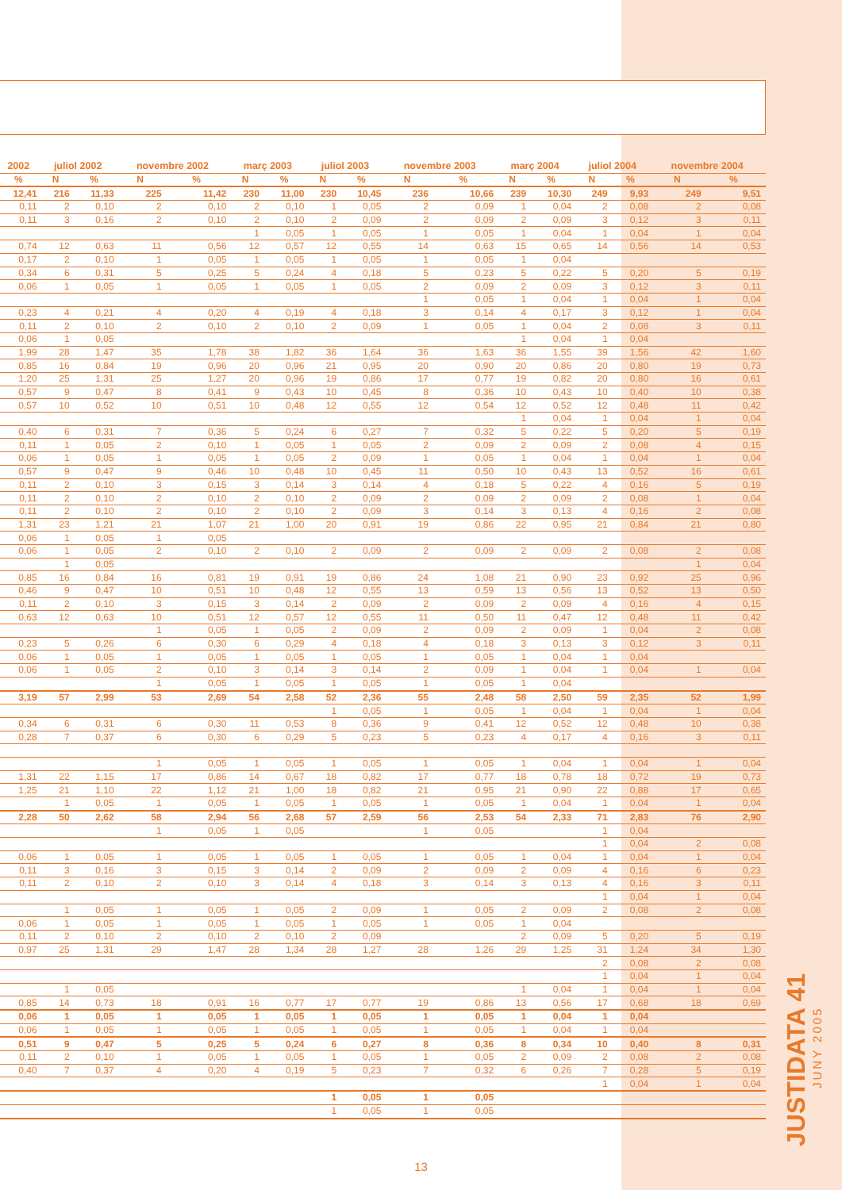| 2002 | juliol 2002 | | novembre 2002 | | març 2003 | | juliol 2003 | | novembre 2003 | | març 2004 | | juliol 2004 | | novembre 2004 | |
| --- | --- | --- | --- | --- | --- | --- | --- | --- | --- | --- | --- | --- | --- | --- | --- | --- |
| % | N | % | N | % | N | % | N | % | N | % | N | % | N | % | N | % |
| 12,41 | 216 | 11,33 | 225 | 11,42 | 230 | 11,00 | 230 | 10,45 | 236 | 10,66 | 239 | 10,30 | 249 | 9,93 | 249 | 9,51 |
| 0,11 | 2 | 0,10 | 2 | 0,10 | 2 | 0,10 | 1 | 0,05 | 2 | 0,09 | 1 | 0,04 | 2 | 0,08 | 2 | 0,08 |
| 0,11 | 3 | 0,16 | 2 | 0,10 | 2 | 0,10 | 2 | 0,09 | 2 | 0,09 | 2 | 0,09 | 3 | 0,12 | 3 | 0,11 |
| | | | | | 1 | 0,05 | 1 | 0,05 | 1 | 0,05 | 1 | 0,04 | 1 | 0,04 | 1 | 0,04 |
| 0,74 | 12 | 0,63 | 11 | 0,56 | 12 | 0,57 | 12 | 0,55 | 14 | 0,63 | 15 | 0,65 | 14 | 0,56 | 14 | 0,53 |
| 0,17 | 2 | 0,10 | 1 | 0,05 | 1 | 0,05 | 1 | 0,05 | 1 | 0,05 | 1 | 0,04 | | | | |
| 0,34 | 6 | 0,31 | 5 | 0,25 | 5 | 0,24 | 4 | 0,18 | 5 | 0,23 | 5 | 0,22 | 5 | 0,20 | 5 | 0,19 |
| 0,06 | 1 | 0,05 | 1 | 0,05 | 1 | 0,05 | 1 | 0,05 | 2 | 0,09 | 2 | 0,09 | 3 | 0,12 | 3 | 0,11 |
| | | | | | | | | | 1 | 0,05 | 1 | 0,04 | 1 | 0,04 | 1 | 0,04 |
| 0,23 | 4 | 0,21 | 4 | 0,20 | 4 | 0,19 | 4 | 0,18 | 3 | 0,14 | 4 | 0,17 | 3 | 0,12 | 1 | 0,04 |
| 0,11 | 2 | 0,10 | 2 | 0,10 | 2 | 0,10 | 2 | 0,09 | 1 | 0,05 | 1 | 0,04 | 2 | 0,08 | 3 | 0,11 |
| 0,06 | 1 | 0,05 | | | | | | | | | 1 | 0,04 | 1 | 0,04 | | |
| 1,99 | 28 | 1,47 | 35 | 1,78 | 38 | 1,82 | 36 | 1,64 | 36 | 1,63 | 36 | 1,55 | 39 | 1,56 | 42 | 1,60 |
| 0,85 | 16 | 0,84 | 19 | 0,96 | 20 | 0,96 | 21 | 0,95 | 20 | 0,90 | 20 | 0,86 | 20 | 0,80 | 19 | 0,73 |
| 1,20 | 25 | 1,31 | 25 | 1,27 | 20 | 0,96 | 19 | 0,86 | 17 | 0,77 | 19 | 0,82 | 20 | 0,80 | 16 | 0,61 |
| 0,57 | 9 | 0,47 | 8 | 0,41 | 9 | 0,43 | 10 | 0,45 | 8 | 0,36 | 10 | 0,43 | 10 | 0,40 | 10 | 0,38 |
| 0,57 | 10 | 0,52 | 10 | 0,51 | 10 | 0,48 | 12 | 0,55 | 12 | 0,54 | 12 | 0,52 | 12 | 0,48 | 11 | 0,42 |
| | | | | | | | | | | | 1 | 0,04 | 1 | 0,04 | 1 | 0,04 |
| 0,40 | 6 | 0,31 | 7 | 0,36 | 5 | 0,24 | 6 | 0,27 | 7 | 0,32 | 5 | 0,22 | 5 | 0,20 | 5 | 0,19 |
| 0,11 | 1 | 0,05 | 2 | 0,10 | 1 | 0,05 | 1 | 0,05 | 2 | 0,09 | 2 | 0,09 | 2 | 0,08 | 4 | 0,15 |
| 0,06 | 1 | 0,05 | 1 | 0,05 | 1 | 0,05 | 2 | 0,09 | 1 | 0,05 | 1 | 0,04 | 1 | 0,04 | 1 | 0,04 |
| 0,57 | 9 | 0,47 | 9 | 0,46 | 10 | 0,48 | 10 | 0,45 | 11 | 0,50 | 10 | 0,43 | 13 | 0,52 | 16 | 0,61 |
| 0,11 | 2 | 0,10 | 3 | 0,15 | 3 | 0,14 | 3 | 0,14 | 4 | 0,18 | 5 | 0,22 | 4 | 0,16 | 5 | 0,19 |
| 0,11 | 2 | 0,10 | 2 | 0,10 | 2 | 0,10 | 2 | 0,09 | 2 | 0,09 | 2 | 0,09 | 2 | 0,08 | 1 | 0,04 |
| 0,11 | 2 | 0,10 | 2 | 0,10 | 2 | 0,10 | 2 | 0,09 | 3 | 0,14 | 3 | 0,13 | 4 | 0,16 | 2 | 0,08 |
| 1,31 | 23 | 1,21 | 21 | 1,07 | 21 | 1,00 | 20 | 0,91 | 19 | 0,86 | 22 | 0,95 | 21 | 0,84 | 21 | 0,80 |
| 0,06 | 1 | 0,05 | 1 | 0,05 | | | | | | | | | | | | |
| 0,06 | 1 | 0,05 | 2 | 0,10 | 2 | 0,10 | 2 | 0,09 | 2 | 0,09 | 2 | 0,09 | 2 | 0,08 | 2 | 0,08 |
| | 1 | 0,05 | | | | | | | | | | | | | 1 | 0,04 |
| 0,85 | 16 | 0,84 | 16 | 0,81 | 19 | 0,91 | 19 | 0,86 | 24 | 1,08 | 21 | 0,90 | 23 | 0,92 | 25 | 0,96 |
| 0,46 | 9 | 0,47 | 10 | 0,51 | 10 | 0,48 | 12 | 0,55 | 13 | 0,59 | 13 | 0,56 | 13 | 0,52 | 13 | 0,50 |
| 0,11 | 2 | 0,10 | 3 | 0,15 | 3 | 0,14 | 2 | 0,09 | 2 | 0,09 | 2 | 0,09 | 4 | 0,16 | 4 | 0,15 |
| 0,63 | 12 | 0,63 | 10 | 0,51 | 12 | 0,57 | 12 | 0,55 | 11 | 0,50 | 11 | 0,47 | 12 | 0,48 | 11 | 0,42 |
| | | | 1 | 0,05 | 1 | 0,05 | 2 | 0,09 | 2 | 0,09 | 2 | 0,09 | 1 | 0,04 | 2 | 0,08 |
| 0,23 | 5 | 0,26 | 6 | 0,30 | 6 | 0,29 | 4 | 0,18 | 4 | 0,18 | 3 | 0,13 | 3 | 0,12 | 3 | 0,11 |
| 0,06 | 1 | 0,05 | 1 | 0,05 | 1 | 0,05 | 1 | 0,05 | 1 | 0,05 | 1 | 0,04 | 1 | 0,04 | | |
| 0,06 | 1 | 0,05 | 2 | 0,10 | 3 | 0,14 | 3 | 0,14 | 2 | 0,09 | 1 | 0,04 | 1 | 0,04 | 1 | 0,04 |
| | | | 1 | 0,05 | 1 | 0,05 | 1 | 0,05 | 1 | 0,05 | 1 | 0,04 | | | | |
| 3,19 | 57 | 2,99 | 53 | 2,69 | 54 | 2,58 | 52 | 2,36 | 55 | 2,48 | 58 | 2,50 | 59 | 2,35 | 52 | 1,99 |
| | | | | | | | 1 | 0,05 | 1 | 0,05 | 1 | 0,04 | 1 | 0,04 | 1 | 0,04 |
| 0,34 | 6 | 0,31 | 6 | 0,30 | 11 | 0,53 | 8 | 0,36 | 9 | 0,41 | 12 | 0,52 | 12 | 0,48 | 10 | 0,38 |
| 0,28 | 7 | 0,37 | 6 | 0,30 | 6 | 0,29 | 5 | 0,23 | 5 | 0,23 | 4 | 0,17 | 4 | 0,16 | 3 | 0,11 |
| | | | 1 | 0,05 | 1 | 0,05 | 1 | 0,05 | 1 | 0,05 | 1 | 0,04 | 1 | 0,04 | 1 | 0,04 |
| 1,31 | 22 | 1,15 | 17 | 0,86 | 14 | 0,67 | 18 | 0,82 | 17 | 0,77 | 18 | 0,78 | 18 | 0,72 | 19 | 0,73 |
| 1,25 | 21 | 1,10 | 22 | 1,12 | 21 | 1,00 | 18 | 0,82 | 21 | 0,95 | 21 | 0,90 | 22 | 0,88 | 17 | 0,65 |
| | 1 | 0,05 | 1 | 0,05 | 1 | 0,05 | 1 | 0,05 | 1 | 0,05 | 1 | 0,04 | 1 | 0,04 | 1 | 0,04 |
| 2,28 | 50 | 2,62 | 58 | 2,94 | 56 | 2,68 | 57 | 2,59 | 56 | 2,53 | 54 | 2,33 | 71 | 2,83 | 76 | 2,90 |
| | | | 1 | 0,05 | 1 | 0,05 | | | 1 | 0,05 | | | 1 | 0,04 | | |
| | | | | | | | | | | | | | 1 | 0,04 | 2 | 0,08 |
| 0,06 | 1 | 0,05 | 1 | 0,05 | 1 | 0,05 | 1 | 0,05 | 1 | 0,05 | 1 | 0,04 | 1 | 0,04 | 1 | 0,04 |
| 0,11 | 3 | 0,16 | 3 | 0,15 | 3 | 0,14 | 2 | 0,09 | 2 | 0,09 | 2 | 0,09 | 4 | 0,16 | 6 | 0,23 |
| 0,11 | 2 | 0,10 | 2 | 0,10 | 3 | 0,14 | 4 | 0,18 | 3 | 0,14 | 3 | 0,13 | 4 | 0,16 | 3 | 0,11 |
| | | | | | | | | | | | | | 1 | 0,04 | 1 | 0,04 |
| | 1 | 0,05 | 1 | 0,05 | 1 | 0,05 | 2 | 0,09 | 1 | 0,05 | 2 | 0,09 | 2 | 0,08 | 2 | 0,08 |
| 0,06 | 1 | 0,05 | 1 | 0,05 | 1 | 0,05 | 1 | 0,05 | 1 | 0,05 | 1 | 0,04 | | | | |
| 0,11 | 2 | 0,10 | 2 | 0,10 | 2 | 0,10 | 2 | 0,09 | | | 2 | 0,09 | 5 | 0,20 | 5 | 0,19 |
| 0,97 | 25 | 1,31 | 29 | 1,47 | 28 | 1,34 | 28 | 1,27 | 28 | 1,26 | 29 | 1,25 | 31 | 1,24 | 34 | 1,30 |
| | | | | | | | | | | | | | 2 | 0,08 | 2 | 0,08 |
| | | | | | | | | | | | | | 1 | 0,04 | 1 | 0,04 |
| | 1 | 0,05 | | | | | | | | | 1 | 0,04 | 1 | 0,04 | 1 | 0,04 |
| 0,85 | 14 | 0,73 | 18 | 0,91 | 16 | 0,77 | 17 | 0,77 | 19 | 0,86 | 13 | 0,56 | 17 | 0,68 | 18 | 0,69 |
| 0,06 | 1 | 0,05 | 1 | 0,05 | 1 | 0,05 | 1 | 0,05 | 1 | 0,05 | 1 | 0,04 | 1 | 0,04 | | |
| 0,06 | 1 | 0,05 | 1 | 0,05 | 1 | 0,05 | 1 | 0,05 | 1 | 0,05 | 1 | 0,04 | 1 | 0,04 | | |
| 0,51 | 9 | 0,47 | 5 | 0,25 | 5 | 0,24 | 6 | 0,27 | 8 | 0,36 | 8 | 0,34 | 10 | 0,40 | 8 | 0,31 |
| 0,11 | 2 | 0,10 | 1 | 0,05 | 1 | 0,05 | 1 | 0,05 | 1 | 0,05 | 2 | 0,09 | 2 | 0,08 | 2 | 0,08 |
| 0,40 | 7 | 0,37 | 4 | 0,20 | 4 | 0,19 | 5 | 0,23 | 7 | 0,32 | 6 | 0,26 | 7 | 0,28 | 5 | 0,19 |
| | | | | | | | | | | | | | 1 | 0,04 | 1 | 0,04 |
| | | | | | | | 1 | 0,05 | 1 | 0,05 | | | | | | |
| | | | | | | | 1 | 0,05 | 1 | 0,05 | | | | | | |
JUSTIDATA 41
JUNY 2005
13